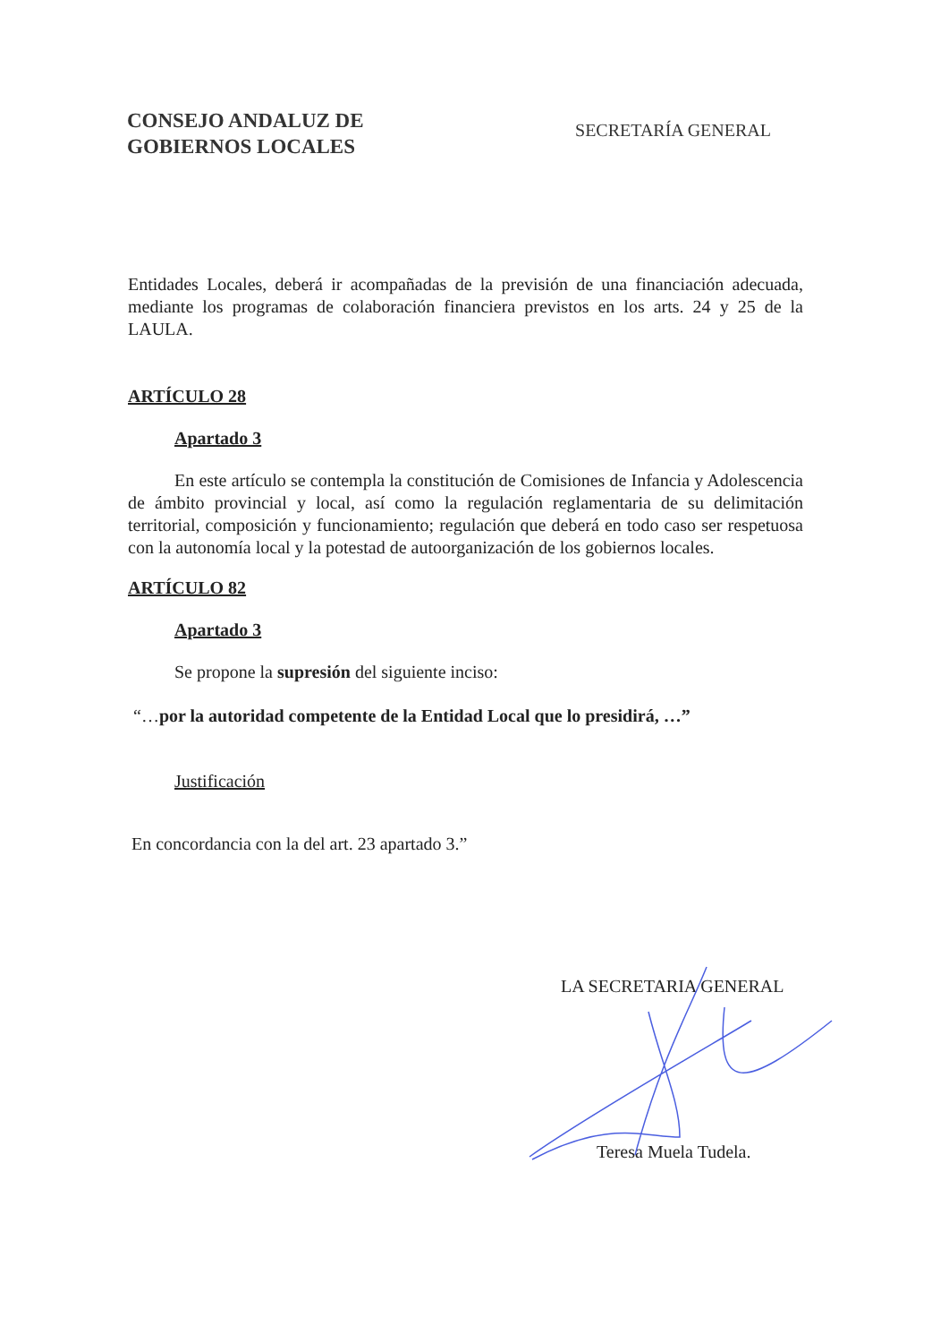CONSEJO ANDALUZ DE
GOBIERNOS LOCALES
SECRETARÍA GENERAL
Entidades Locales, deberá ir acompañadas de la previsión de una financiación adecuada, mediante los programas de colaboración financiera previstos en los arts. 24 y 25 de la LAULA.
ARTÍCULO 28
Apartado 3
En este artículo se contempla la constitución de Comisiones de Infancia y Adolescencia de ámbito provincial y local, así como la regulación reglamentaria de su delimitación territorial, composición y funcionamiento; regulación que deberá en todo caso ser respetuosa con la autonomía local y la potestad de autoorganización de los gobiernos locales.
ARTÍCULO 82
Apartado 3
Se propone la supresión del siguiente inciso:
“…por la autoridad competente de la Entidad Local que lo presidirá, …”
Justificación
En concordancia con la del art. 23 apartado 3.”
LA SECRETARIA GENERAL
Teresa Muela Tudela.